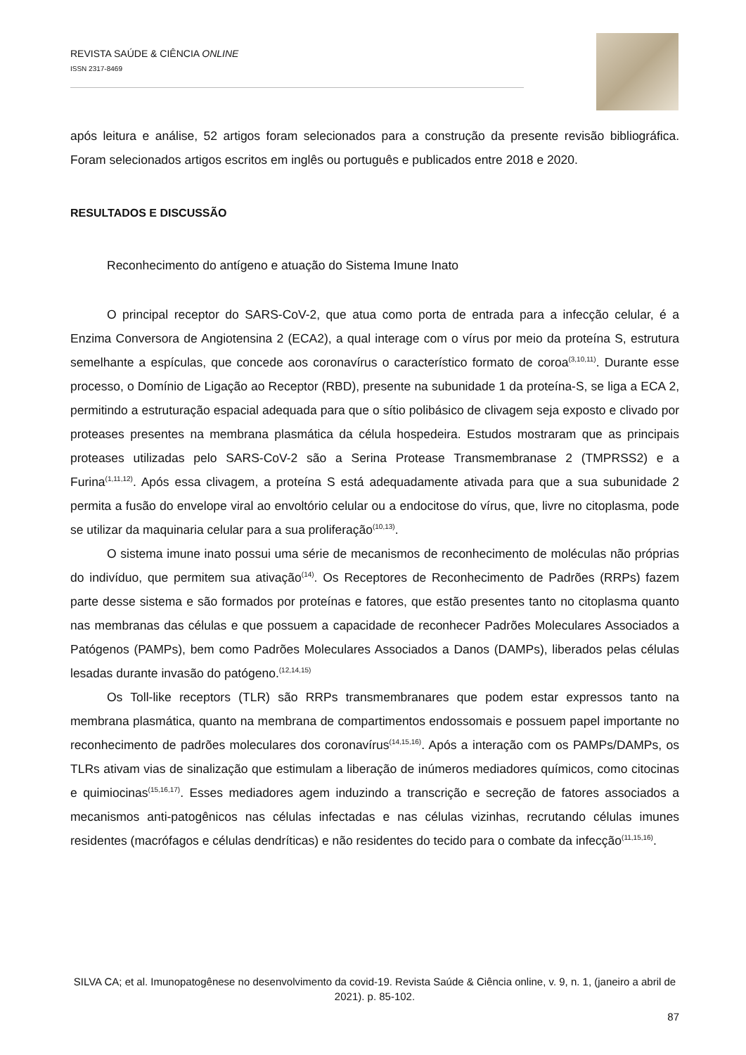REVISTA SAÚDE & CIÊNCIA ONLINE
ISSN 2317-8469
após leitura e análise, 52 artigos foram selecionados para a construção da presente revisão bibliográfica. Foram selecionados artigos escritos em inglês ou português e publicados entre 2018 e 2020.
RESULTADOS E DISCUSSÃO
Reconhecimento do antígeno e atuação do Sistema Imune Inato
O principal receptor do SARS-CoV-2, que atua como porta de entrada para a infecção celular, é a Enzima Conversora de Angiotensina 2 (ECA2), a qual interage com o vírus por meio da proteína S, estrutura semelhante a espículas, que concede aos coronavírus o característico formato de coroa<sup>(3,10,11)</sup>. Durante esse processo, o Domínio de Ligação ao Receptor (RBD), presente na subunidade 1 da proteína-S, se liga a ECA 2, permitindo a estruturação espacial adequada para que o sítio polibásico de clivagem seja exposto e clivado por proteases presentes na membrana plasmática da célula hospedeira. Estudos mostraram que as principais proteases utilizadas pelo SARS-CoV-2 são a Serina Protease Transmembranase 2 (TMPRSS2) e a Furina<sup>(1,11,12)</sup>. Após essa clivagem, a proteína S está adequadamente ativada para que a sua subunidade 2 permita a fusão do envelope viral ao envoltório celular ou a endocitose do vírus, que, livre no citoplasma, pode se utilizar da maquinaria celular para a sua proliferação<sup>(10,13)</sup>.
O sistema imune inato possui uma série de mecanismos de reconhecimento de moléculas não próprias do indivíduo, que permitem sua ativação<sup>(14)</sup>. Os Receptores de Reconhecimento de Padrões (RRPs) fazem parte desse sistema e são formados por proteínas e fatores, que estão presentes tanto no citoplasma quanto nas membranas das células e que possuem a capacidade de reconhecer Padrões Moleculares Associados a Patógenos (PAMPs), bem como Padrões Moleculares Associados a Danos (DAMPs), liberados pelas células lesadas durante invasão do patógeno.<sup>(12,14,15)</sup>
Os Toll-like receptors (TLR) são RRPs transmembranares que podem estar expressos tanto na membrana plasmática, quanto na membrana de compartimentos endossomais e possuem papel importante no reconhecimento de padrões moleculares dos coronavírus<sup>(14,15,16)</sup>. Após a interação com os PAMPs/DAMPs, os TLRs ativam vias de sinalização que estimulam a liberação de inúmeros mediadores químicos, como citocinas e quimiocinas<sup>(15,16,17)</sup>. Esses mediadores agem induzindo a transcrição e secreção de fatores associados a mecanismos anti-patogênicos nas células infectadas e nas células vizinhas, recrutando células imunes residentes (macrófagos e células dendríticas) e não residentes do tecido para o combate da infecção<sup>(11,15,16)</sup>.
SILVA CA; et al. Imunopatogênese no desenvolvimento da covid-19. Revista Saúde & Ciência online, v. 9, n. 1, (janeiro a abril de 2021). p. 85-102.
87